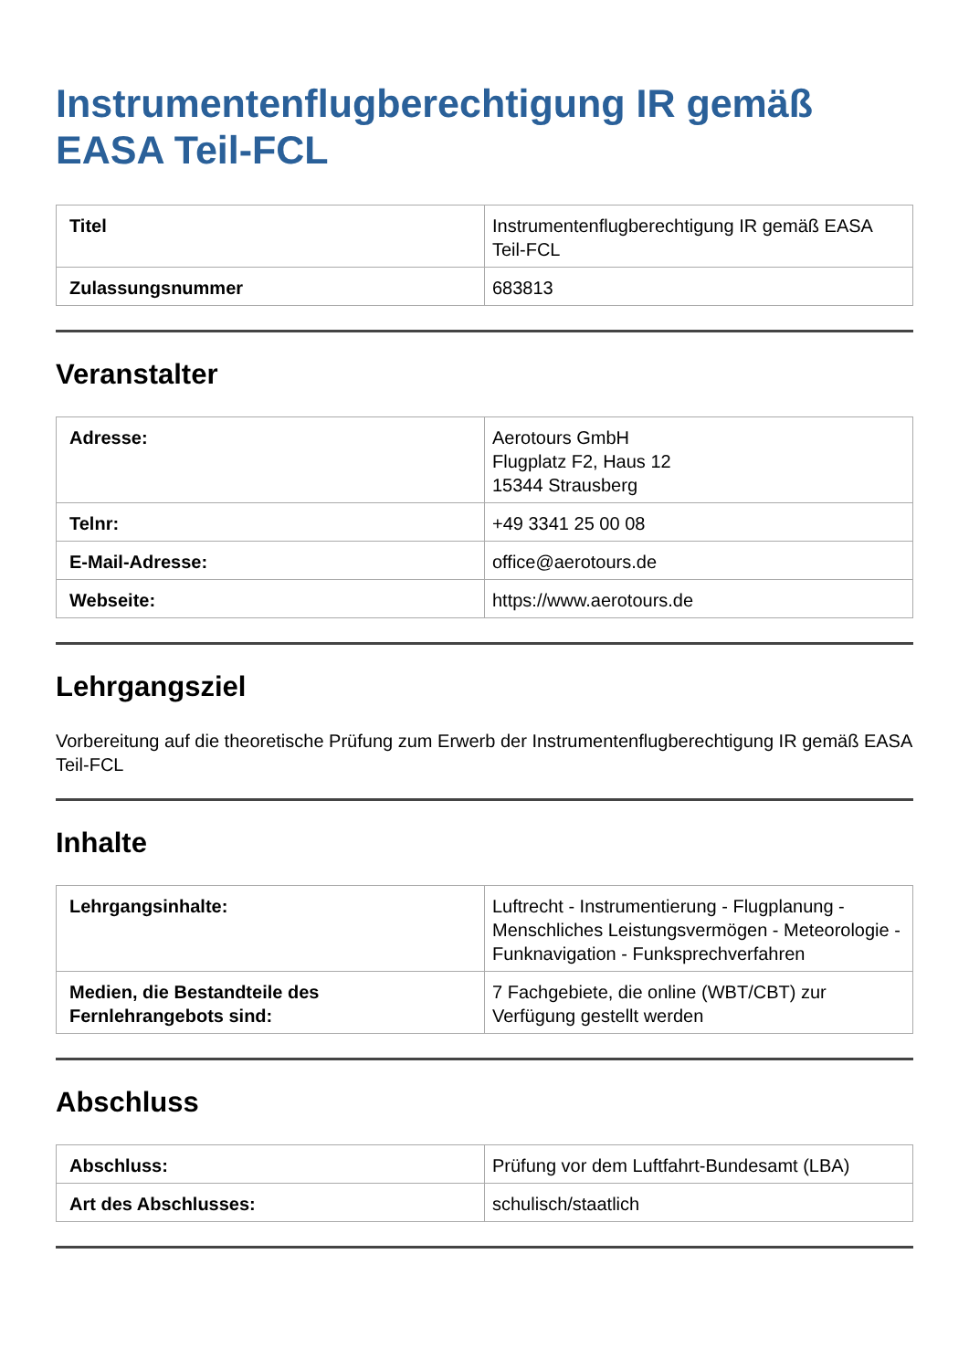Instrumentenflugberechtigung IR gemäß EASA Teil-FCL
| Titel | Instrumentenflugberechtigung IR gemäß EASA Teil-FCL |
| Zulassungsnummer | 683813 |
Veranstalter
| Adresse: | Aerotours GmbH Flugplatz F2, Haus 12 15344 Strausberg |
| Telnr: | +49 3341 25 00 08 |
| E-Mail-Adresse: | office@aerotours.de |
| Webseite: | https://www.aerotours.de |
Lehrgangsziel
Vorbereitung auf die theoretische Prüfung zum Erwerb der Instrumentenflugberechtigung IR gemäß EASA Teil-FCL
Inhalte
| Lehrgangsinhalte: | Luftrecht - Instrumentierung - Flugplanung - Menschliches Leistungsvermögen - Meteorologie - Funknavigation - Funksprechverfahren |
| Medien, die Bestandteile des Fernlehrangebots sind: | 7 Fachgebiete, die online (WBT/CBT) zur Verfügung gestellt werden |
Abschluss
| Abschluss: | Prüfung vor dem Luftfahrt-Bundesamt (LBA) |
| Art des Abschlusses: | schulisch/staatlich |